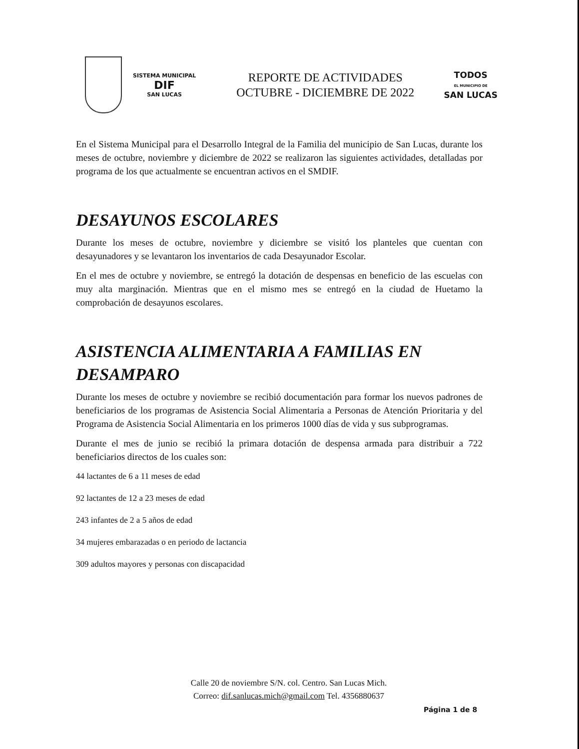SISTEMA MUNICIPAL
DIF
SAN LUCAS
REPORTE DE ACTIVIDADES
OCTUBRE - DICIEMBRE DE 2022
TODOS
EL MUNICIPIO DE
SAN LUCAS
En el Sistema Municipal para el Desarrollo Integral de la Familia del municipio de San Lucas, durante los meses de octubre, noviembre y diciembre de 2022 se realizaron las siguientes actividades, detalladas por programa de los que actualmente se encuentran activos en el SMDIF.
DESAYUNOS ESCOLARES
Durante los meses de octubre, noviembre y diciembre se visitó los planteles que cuentan con desayunadores y se levantaron los inventarios de cada Desayunador Escolar.
En el mes de octubre y noviembre, se entregó la dotación de despensas en beneficio de las escuelas con muy alta marginación. Mientras que en el mismo mes se entregó en la ciudad de Huetamo la comprobación de desayunos escolares.
ASISTENCIA ALIMENTARIA A FAMILIAS EN DESAMPARO
Durante los meses de octubre y noviembre se recibió documentación para formar los nuevos padrones de beneficiarios de los programas de Asistencia Social Alimentaria a Personas de Atención Prioritaria y del Programa de Asistencia Social Alimentaria en los primeros 1000 días de vida y sus subprogramas.
Durante el mes de junio se recibió la primara dotación de despensa armada para distribuir a 722 beneficiarios directos de los cuales son:
44 lactantes de 6 a 11 meses de edad
92 lactantes de 12 a 23 meses de edad
243 infantes de 2 a 5 años de edad
34 mujeres embarazadas o en periodo de lactancia
309 adultos mayores y personas con discapacidad
Calle 20 de noviembre S/N. col. Centro. San Lucas Mich.
Correo: dif.sanlucas.mich@gmail.com Tel. 4356880637
Página 1 de 8